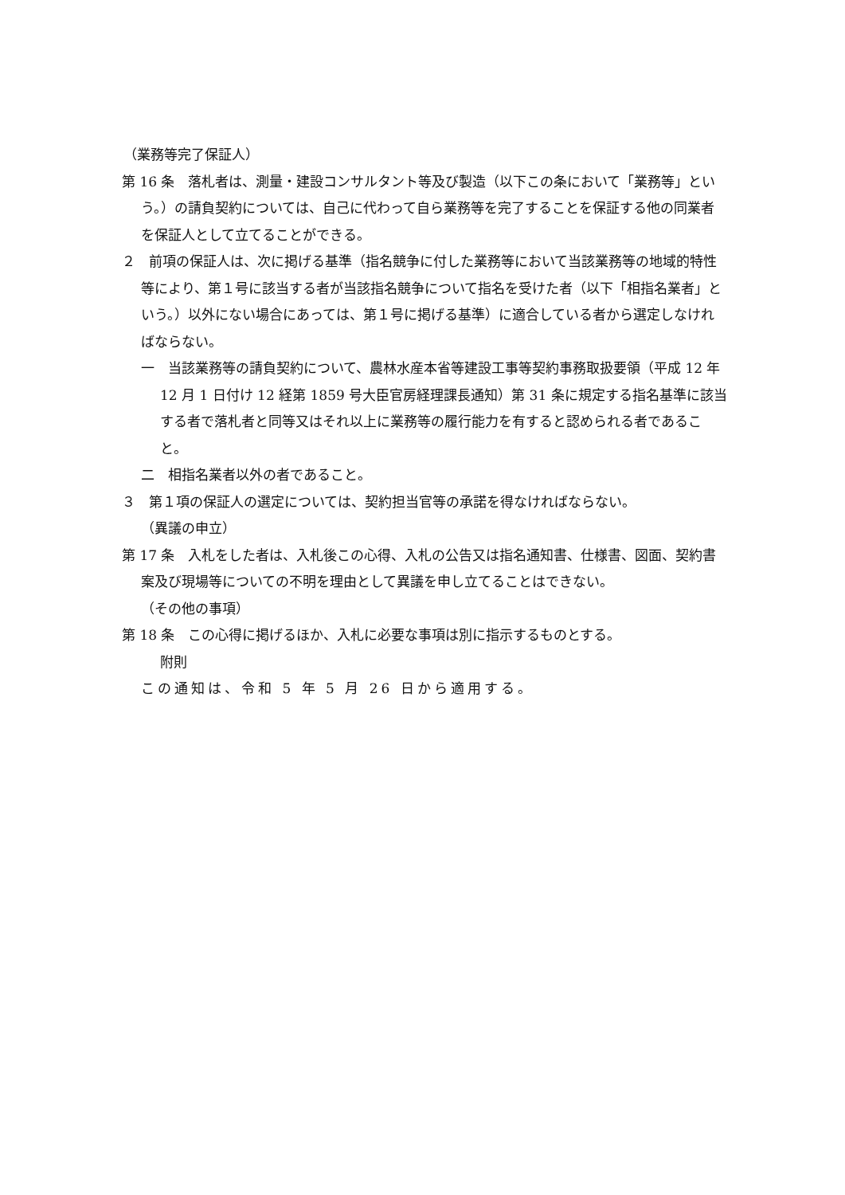（業務等完了保証人）
第 16 条　落札者は、測量・建設コンサルタント等及び製造（以下この条において「業務等」という。）の請負契約については、自己に代わって自ら業務等を完了することを保証する他の同業者を保証人として立てることができる。
２　前項の保証人は、次に掲げる基準（指名競争に付した業務等において当該業務等の地域的特性等により、第１号に該当する者が当該指名競争について指名を受けた者（以下「相指名業者」という。）以外にない場合にあっては、第１号に掲げる基準）に適合している者から選定しなければならない。
一　当該業務等の請負契約について、農林水産本省等建設工事等契約事務取扱要領（平成 12 年 12 月 1 日付け 12 経第 1859 号大臣官房経理課長通知）第 31 条に規定する指名基準に該当する者で落札者と同等又はそれ以上に業務等の履行能力を有すると認められる者であること。
二　相指名業者以外の者であること。
３　第１項の保証人の選定については、契約担当官等の承諾を得なければならない。
（異議の申立）
第 17 条　入札をした者は、入札後この心得、入札の公告又は指名通知書、仕様書、図面、契約書案及び現場等についての不明を理由として異議を申し立てることはできない。
（その他の事項）
第 18 条　この心得に掲げるほか、入札に必要な事項は別に指示するものとする。
附則
この通知は、令和 5 年 5 月 26 日から適用する。